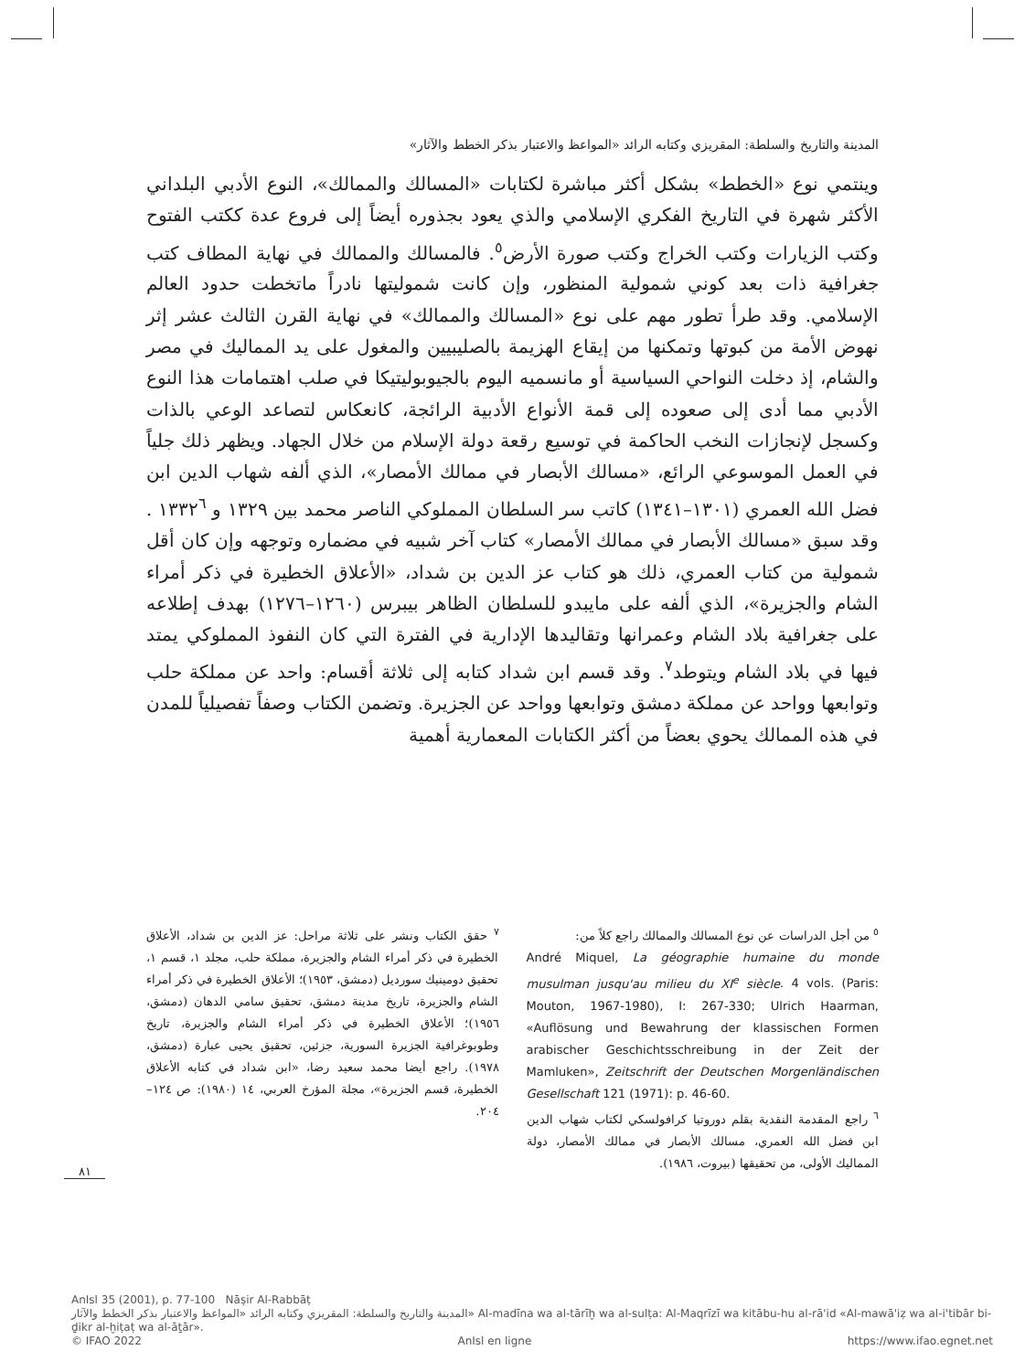المدينة والتاريخ والسلطة: المقريزي وكتابه الرائد «المواعظ والاعتبار بذكر الخطط والآثار»
وينتمي نوع «الخطط» بشكل أكثر مباشرة لكتابات «المسالك والممالك»، النوع الأدبي البلداني الأكثر شهرة في التاريخ الفكري الإسلامي والذي يعود بجذوره أيضاً إلى فروع عدة ككتب الفتوح وكتب الزيارات وكتب الخراج وكتب صورة الأرض<sup>٥</sup>. فالمسالك والممالك في نهاية المطاف كتب جغرافية ذات بعد كوني شمولية المنظور، وإن كانت شموليتها نادراً ماتخطت حدود العالم الإسلامي. وقد طرأ تطور مهم على نوع «المسالك والممالك» في نهاية القرن الثالث عشر إثر نهوض الأمة من كبوتها وتمكنها من إيقاع الهزيمة بالصليبيين والمغول على يد المماليك في مصر والشام، إذ دخلت النواحي السياسية أو مانسميه اليوم بالجيوبوليتيكا في صلب اهتمامات هذا النوع الأدبي مما أدى إلى صعوده إلى قمة الأنواع الأدبية الرائجة، كانعكاس لتصاعد الوعي بالذات وكسجل لإنجازات النخب الحاكمة في توسيع رقعة دولة الإسلام من خلال الجهاد. ويظهر ذلك جلياً في العمل الموسوعي الرائع، «مسالك الأبصار في ممالك الأمصار»، الذي ألفه شهاب الدين ابن فضل الله العمري (١٣٠١–١٣٤١) كاتب سر السلطان المملوكي الناصر محمد بين ١٣٢٩ و ١٣٣٢<sup>٦</sup> . وقد سبق «مسالك الأبصار في ممالك الأمصار» كتاب آخر شبيه في مضماره وتوجهه وإن كان أقل شمولية من كتاب العمري، ذلك هو كتاب عز الدين بن شداد، «الأعلاق الخطيرة في ذكر أمراء الشام والجزيرة»، الذي ألفه على مايبدو للسلطان الظاهر بيبرس (١٢٦٠–١٢٧٦) بهدف إطلاعه على جغرافية بلاد الشام وعمرانها وتقاليدها الإدارية في الفترة التي كان النفوذ المملوكي يمتد فيها في بلاد الشام ويتوطد<sup>٧</sup>. وقد قسم ابن شداد كتابه إلى ثلاثة أقسام: واحد عن مملكة حلب وتوابعها وواحد عن مملكة دمشق وتوابعها وواحد عن الجزيرة. وتضمن الكتاب وصفاً تفصيلياً للمدن في هذه الممالك يحوي بعضاً من أكثر الكتابات المعمارية أهمية
<sup>٥</sup> من أجل الدراسات عن نوع المسالك والممالك راجع كلاً من:
André Miquel, La géographie humaine du monde musulman jusqu'au milieu du XI<sup>e</sup> siècle. 4 vols. (Paris: Mouton, 1967-1980), I: 267-330; Ulrich Haarman, «Auflösung und Bewahrung der klassischen Formen arabischer Geschichtsschreibung in der Zeit der Mamluken», Zeitschrift der Deutschen Morgenländischen Gesellschaft 121 (1971): p. 46-60.
<sup>٦</sup> راجع المقدمة النقدية بقلم دوروتيا كرافولسكي لكتاب شهاب الدين ابن فضل الله العمري، مسالك الأبصار في ممالك الأمصار، دولة المماليك الأولى، من تحقيقها (بيروت، ١٩٨٦).
<sup>٧</sup> حقق الكتاب ونشر على ثلاثة مراحل: عز الدين بن شداد، الأعلاق الخطيرة في ذكر أمراء الشام والجزيرة، مملكة حلب، مجلد ١، قسم ١، تحقيق دومينيك سورديل (دمشق، ١٩٥٣)؛ الأعلاق الخطيرة في ذكر أمراء الشام والجزيرة، تاريخ مدينة دمشق، تحقيق سامي الدهان (دمشق، ١٩٥٦)؛ الأعلاق الخطيرة في ذكر أمراء الشام والجزيرة، تاريخ وطوبوغرافية الجزيرة السورية، جزئين، تحقيق يحيى عبارة (دمشق، ١٩٧٨). راجع أيضا محمد سعيد رضا، «ابن شداد في كتابه الأعلاق الخطيرة، قسم الجزيرة»، مجلة المؤرخ العربي، ١٤ (١٩٨٠): ص ١٢٤–٢٠٤.
٨١
AnIsl 35 (2001), p. 77-100 Nāṣir Al-Rabbāṭ
المدينة والتاريخ والسلطة: المقريزي وكتابه الرائد «المواعظ والاعتبار بذكر الخطط والآثار» Al-madīna wa al-tārīḫ wa al-sulṭa: Al-Maqrīzī wa kitābu-hu al-rā'id «Al-mawā'iẓ wa al-i'tibār bi-ḏikr al-ḫiṭaṭ wa al-āṯār».
© IFAO 2022 AnIsl en ligne https://www.ifao.egnet.net